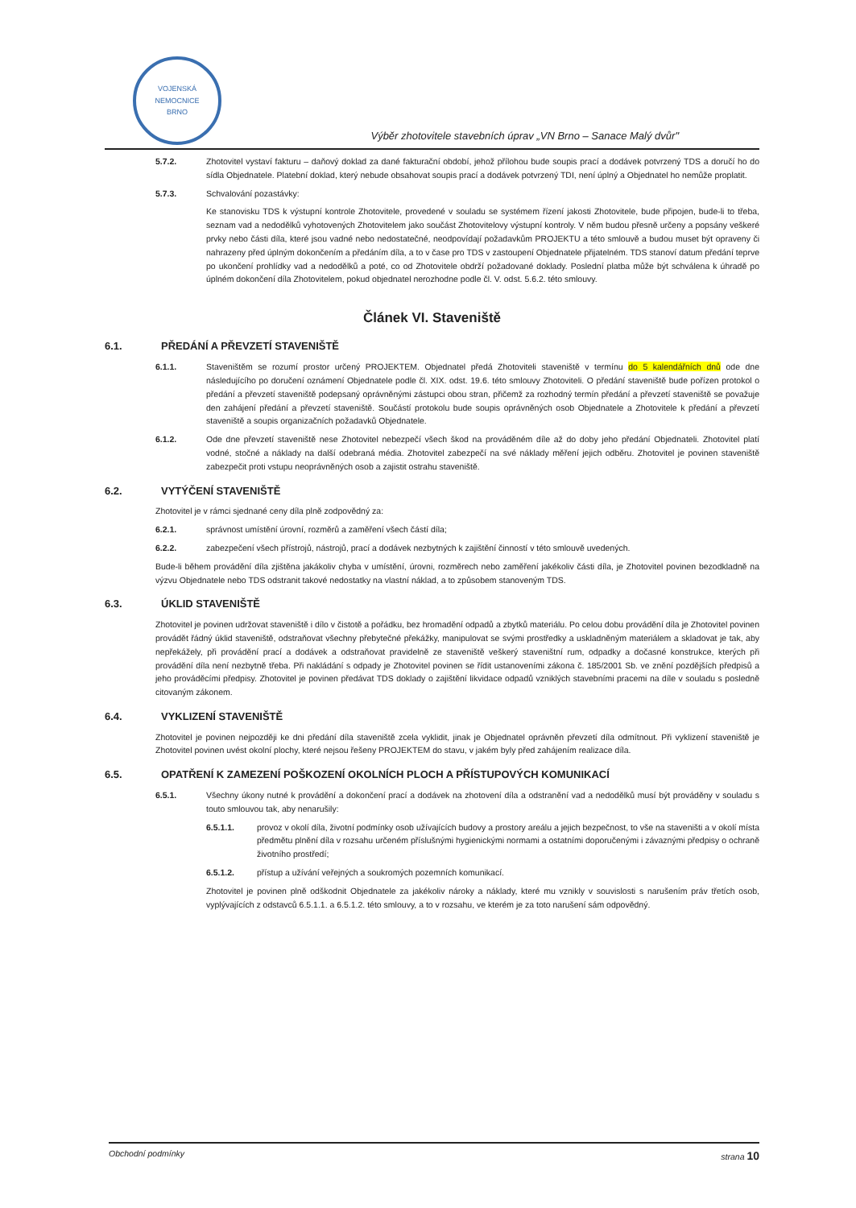VOJENSKÁ NEMOCNICE
BRNO
Výběr zhotovitele stavebních úprav „VN Brno – Sanace Malý dvůr"
5.7.2. Zhotovitel vystaví fakturu – daňový doklad za dané fakturační období, jehož přílohou bude soupis prací a dodávek potvrzený TDS a doručí ho do sídla Objednatele. Platební doklad, který nebude obsahovat soupis prací a dodávek potvrzený TDI, není úplný a Objednatel ho nemůže proplatit.
5.7.3. Schvalování pozastávky:
Ke stanovisku TDS k výstupní kontrole Zhotovitele, provedené v souladu se systémem řízení jakosti Zhotovitele, bude připojen, bude-li to třeba, seznam vad a nedodělků vyhotovených Zhotovitelem jako součást Zhotovitelovy výstupní kontroly. V něm budou přesně určeny a popsány veškeré prvky nebo části díla, které jsou vadné nebo nedostatečné, neodpovídají požadavkům PROJEKTU a této smlouvě a budou muset být opraveny či nahrazeny před úplným dokončením a předáním díla, a to v čase pro TDS v zastoupení Objednatele přijatelném. TDS stanoví datum předání teprve po ukončení prohlídky vad a nedodělků a poté, co od Zhotovitele obdrží požadované doklady. Poslední platba může být schválena k úhradě po úplném dokončení díla Zhotovitelem, pokud objednatel nerozhodne podle čl. V. odst. 5.6.2. této smlouvy.
Článek VI. Staveniště
6.1. PŘEDÁNÍ A PŘEVZETÍ STAVENIŠTĚ
6.1.1. Staveništěm se rozumí prostor určený PROJEKTEM. Objednatel předá Zhotoviteli staveniště v termínu do 5 kalendářních dnů ode dne následujícího po doručení oznámení Objednatele podle čl. XIX. odst. 19.6. této smlouvy Zhotoviteli. O předání staveniště bude pořízen protokol o předání a převzetí staveniště podepsaný oprávněnými zástupci obou stran, přičemž za rozhodný termín předání a převzetí staveniště se považuje den zahájení předání a převzetí staveniště. Součástí protokolu bude soupis oprávněných osob Objednatele a Zhotovitele k předání a převzetí staveniště a soupis organizačních požadavků Objednatele.
6.1.2. Ode dne převzetí staveniště nese Zhotovitel nebezpečí všech škod na prováděném díle až do doby jeho předání Objednateli. Zhotovitel platí vodné, stočné a náklady na další odebraná média. Zhotovitel zabezpečí na své náklady měření jejich odběru. Zhotovitel je povinen staveniště zabezpečit proti vstupu neoprávněných osob a zajistit ostrahu staveniště.
6.2. VYTÝČENÍ STAVENIŠTĚ
Zhotovitel je v rámci sjednané ceny díla plně zodpovědný za:
6.2.1. správnost umístění úrovní, rozměrů a zaměření všech částí díla;
6.2.2. zabezpečení všech přístrojů, nástrojů, prací a dodávek nezbytných k zajištění činností v této smlouvě uvedených.
Bude-li během provádění díla zjištěna jakákoliv chyba v umístění, úrovni, rozměrech nebo zaměření jakékoliv části díla, je Zhotovitel povinen bezodkladně na výzvu Objednatele nebo TDS odstranit takové nedostatky na vlastní náklad, a to způsobem stanoveným TDS.
6.3. ÚKLID STAVENIŠTĚ
Zhotovitel je povinen udržovat staveniště i dílo v čistotě a pořádku, bez hromadění odpadů a zbytků materiálu. Po celou dobu provádění díla je Zhotovitel povinen provádět řádný úklid staveniště, odstraňovat všechny přebytečné překážky, manipulovat se svými prostředky a uskladněným materiálem a skladovat je tak, aby nepřekážely, při provádění prací a dodávek a odstraňovat pravidelně ze staveniště veškerý staveništní rum, odpadky a dočasné konstrukce, kterých při provádění díla není nezbytně třeba. Při nakládání s odpady je Zhotovitel povinen se řídit ustanoveními zákona č. 185/2001 Sb. ve znění pozdějších předpisů a jeho prováděcími předpisy. Zhotovitel je povinen předávat TDS doklady o zajištění likvidace odpadů vzniklých stavebními pracemi na díle v souladu s posledně citovaným zákonem.
6.4. VYKLIZENÍ STAVENIŠTĚ
Zhotovitel je povinen nejpozději ke dni předání díla staveniště zcela vyklidit, jinak je Objednatel oprávněn převzetí díla odmítnout. Při vyklizení staveniště je Zhotovitel povinen uvést okolní plochy, které nejsou řešeny PROJEKTEM do stavu, v jakém byly před zahájením realizace díla.
6.5. OPATŘENÍ K ZAMEZENÍ POŠKOZENÍ OKOLNÍCH PLOCH A PŘÍSTUPOVÝCH KOMUNIKACÍ
6.5.1. Všechny úkony nutné k provádění a dokončení prací a dodávek na zhotovení díla a odstranění vad a nedodělků musí být prováděny v souladu s touto smlouvou tak, aby nenarušily:
6.5.1.1. provoz v okolí díla, životní podmínky osob užívajících budovy a prostory areálu a jejich bezpečnost, to vše na staveništi a v okolí místa předmětu plnění díla v rozsahu určeném příslušnými hygienickými normami a ostatními doporučenými i závaznými předpisy o ochraně životního prostředí;
6.5.1.2. přístup a užívání veřejných a soukromých pozemních komunikací.
Zhotovitel je povinen plně odškodnit Objednatele za jakékoliv nároky a náklady, které mu vznikly v souvislosti s narušením práv třetích osob, vyplývajících z odstavců 6.5.1.1. a 6.5.1.2. této smlouvy, a to v rozsahu, ve kterém je za toto narušení sám odpovědný.
Obchodní podmínky strana 10